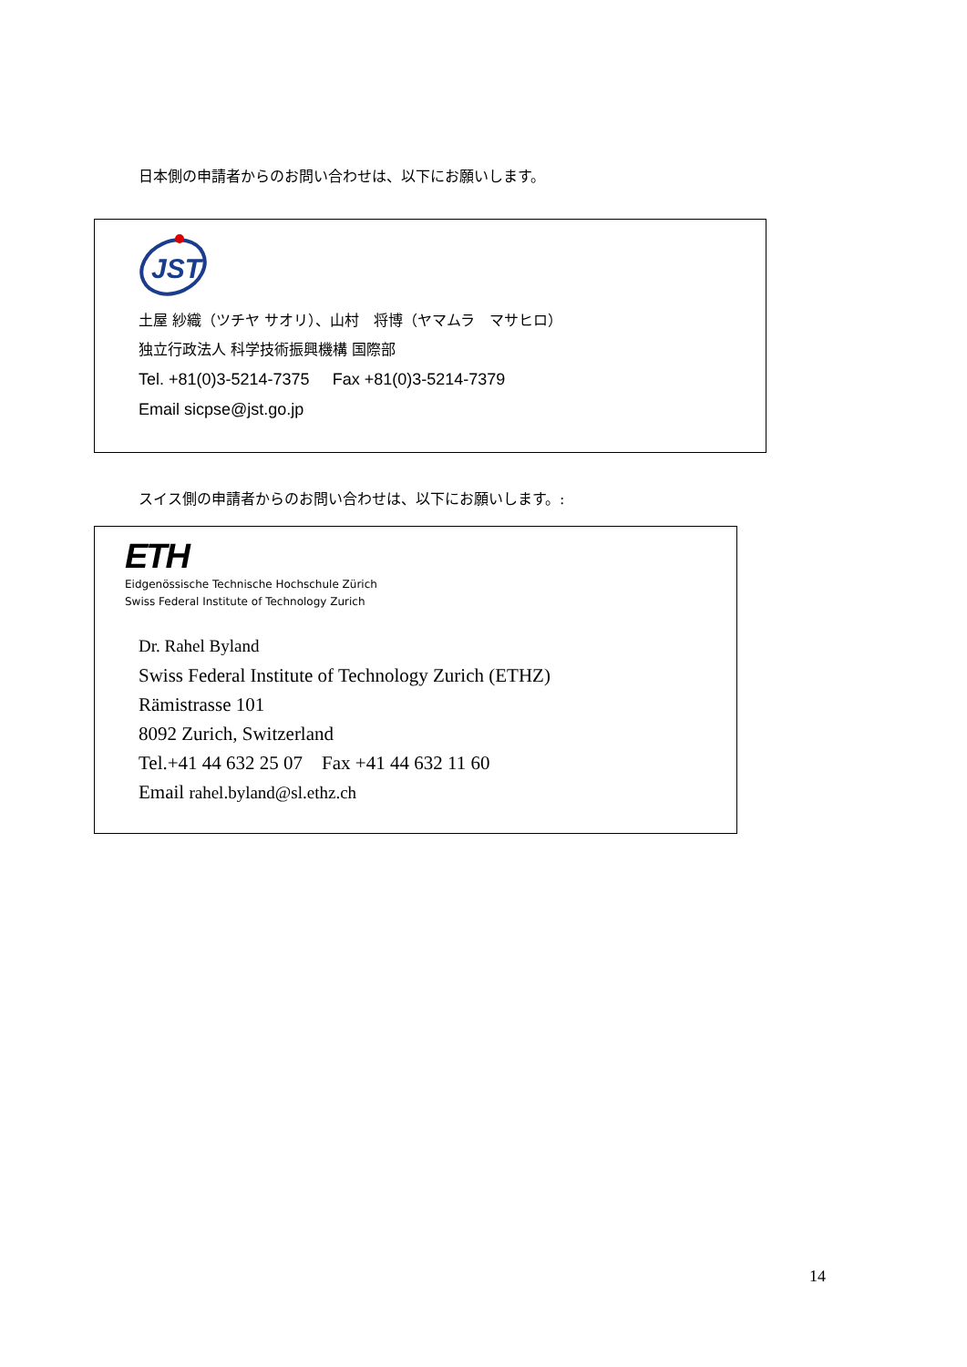日本側の申請者からのお問い合わせは、以下にお願いします。
JST
土屋 紗織（ツチヤ サオリ）、山村　将博（ヤマムラ　マサヒロ）
独立行政法人 科学技術振興機構 国際部
Tel. +81(0)3-5214-7375 Fax +81(0)3-5214-7379
Email sicpse@jst.go.jp
スイス側の申請者からのお問い合わせは、以下にお願いします。:
ETH
Eidgenössische Technische Hochschule Zürich
Swiss Federal Institute of Technology Zurich
Dr. Rahel Byland
Swiss Federal Institute of Technology Zurich (ETHZ)
Rämistrasse 101
8092 Zurich, Switzerland
Tel.+41 44 632 25 07 Fax +41 44 632 11 60
Email rahel.byland@sl.ethz.ch
14